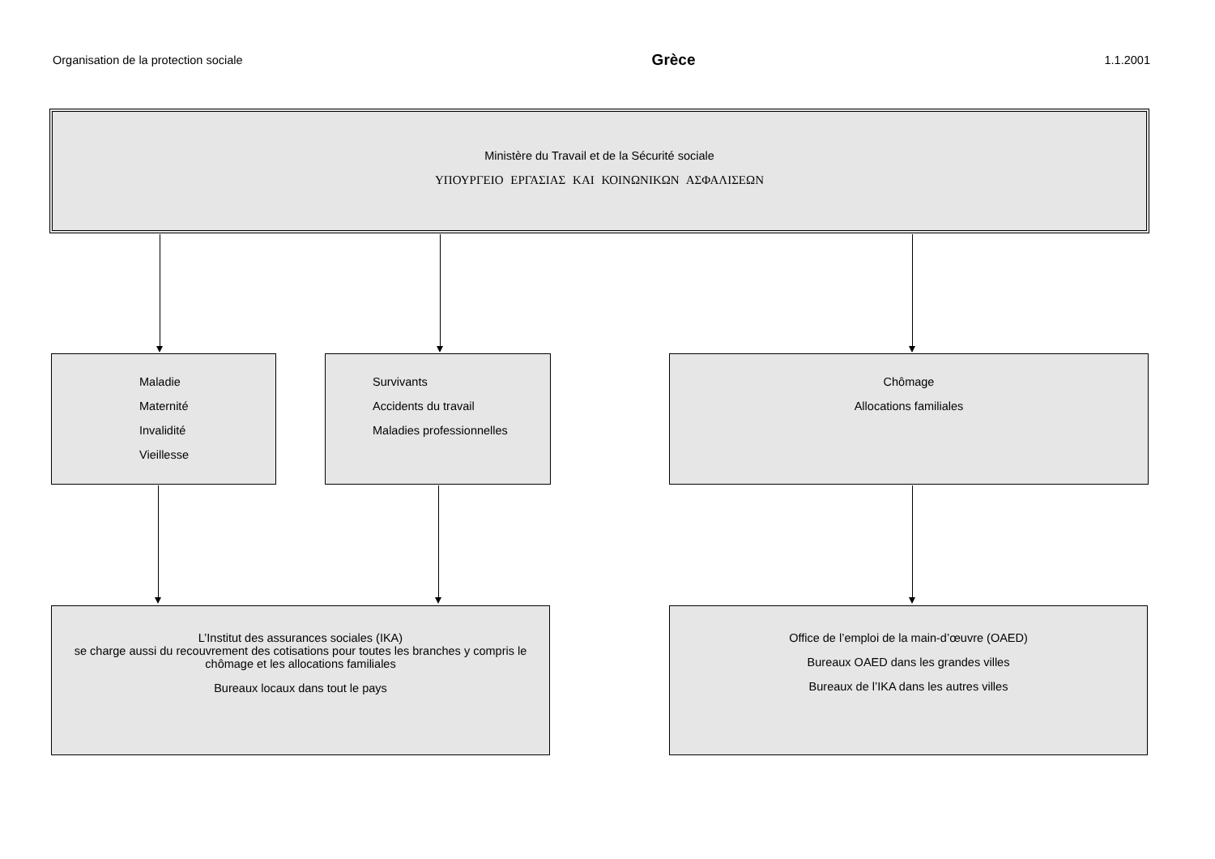Organisation de la protection sociale Grèce 1.1.2001
Ministère du Travail et de la Sécurité sociale
ΥΠΟΥΡΓΕΙΟ ΕΡΓΑΣΙΑΣ ΚΑΙ ΚΟΙΝΩΝΙΚΩΝ ΑΣΦΑΛΙΣΕΩΝ
Maladie
Maternité
Invalidité
Vieillesse
Survivants
Accidents du travail
Maladies professionnelles
Chômage
Allocations familiales
L’Institut des assurances sociales (IKA)
se charge aussi du recouvrement des cotisations pour toutes les branches y compris le
chômage et les allocations familiales
Bureaux locaux dans tout le pays
Office de l’emploi de la main-d’œuvre (OAED)
Bureaux OAED dans les grandes villes
Bureaux de l’IKA dans les autres villes